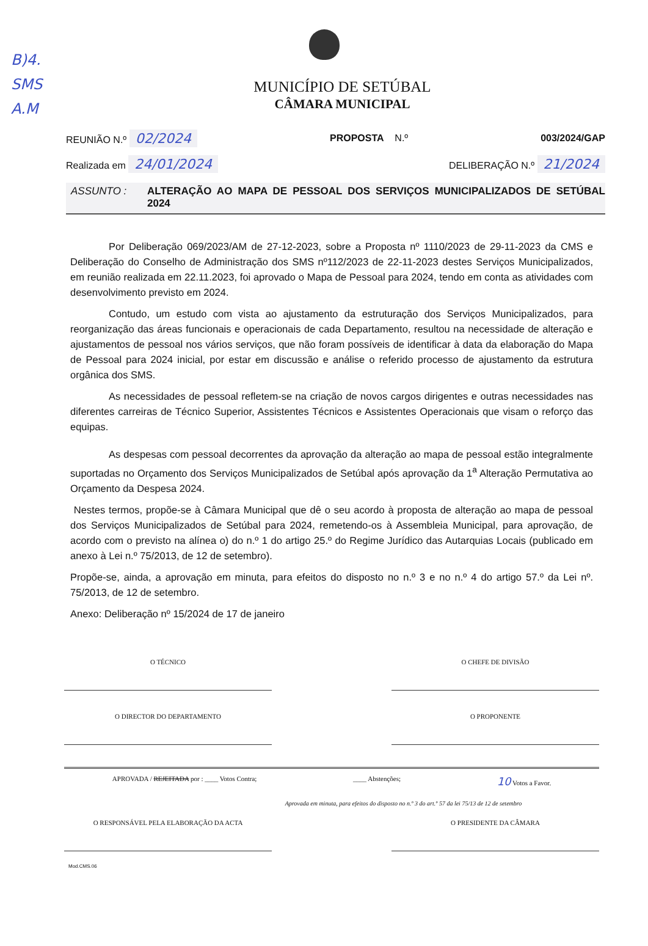B)4.
SMS
A.M
MUNICÍPIO DE SETÚBAL
CÂMARA MUNICIPAL
REUNIÃO N.º 02/2024 PROPOSTA N.º 003/2024/GAP
Realizada em 24/01/2024 DELIBERAÇÃO N.º 21/2024
ASSUNTO : ALTERAÇÃO AO MAPA DE PESSOAL DOS SERVIÇOS MUNICIPALIZADOS DE SETÚBAL 2024
Por Deliberação 069/2023/AM de 27-12-2023, sobre a Proposta nº 1110/2023 de 29-11-2023 da CMS e Deliberação do Conselho de Administração dos SMS nº112/2023 de 22-11-2023 destes Serviços Municipalizados, em reunião realizada em 22.11.2023, foi aprovado o Mapa de Pessoal para 2024, tendo em conta as atividades com desenvolvimento previsto em 2024.
Contudo, um estudo com vista ao ajustamento da estruturação dos Serviços Municipalizados, para reorganização das áreas funcionais e operacionais de cada Departamento, resultou na necessidade de alteração e ajustamentos de pessoal nos vários serviços, que não foram possíveis de identificar à data da elaboração do Mapa de Pessoal para 2024 inicial, por estar em discussão e análise o referido processo de ajustamento da estrutura orgânica dos SMS.
As necessidades de pessoal refletem-se na criação de novos cargos dirigentes e outras necessidades nas diferentes carreiras de Técnico Superior, Assistentes Técnicos e Assistentes Operacionais que visam o reforço das equipas.
As despesas com pessoal decorrentes da aprovação da alteração ao mapa de pessoal estão integralmente suportadas no Orçamento dos Serviços Municipalizados de Setúbal após aprovação da 1<sup>a</sup> Alteração Permutativa ao Orçamento da Despesa 2024.
Nestes termos, propõe-se à Câmara Municipal que dê o seu acordo à proposta de alteração ao mapa de pessoal dos Serviços Municipalizados de Setúbal para 2024, remetendo-os à Assembleia Municipal, para aprovação, de acordo com o previsto na alínea o) do n.º 1 do artigo 25.º do Regime Jurídico das Autarquias Locais (publicado em anexo à Lei n.º 75/2013, de 12 de setembro).
Propõe-se, ainda, a aprovação em minuta, para efeitos do disposto no n.º 3 e no n.º 4 do artigo 57.º da Lei nº. 75/2013, de 12 de setembro.
Anexo: Deliberação nº 15/2024 de 17 de janeiro
O TÉCNICO
O DIRECTOR DO DEPARTAMENTO
O CHEFE DE DIVISÃO
O PROPONENTE
APROVADA / REJEITADA por : ____ Votos Contra; ____ Abstenções; 10 Votos a Favor.
Aprovada em minuta, para efeitos do disposto no n.º 3 do art.º 57 da lei 75/13 de 12 de setembro
O RESPONSÁVEL PELA ELABORAÇÃO DA ACTA O PRESIDENTE DA CÂMARA
Mod.CMS.06